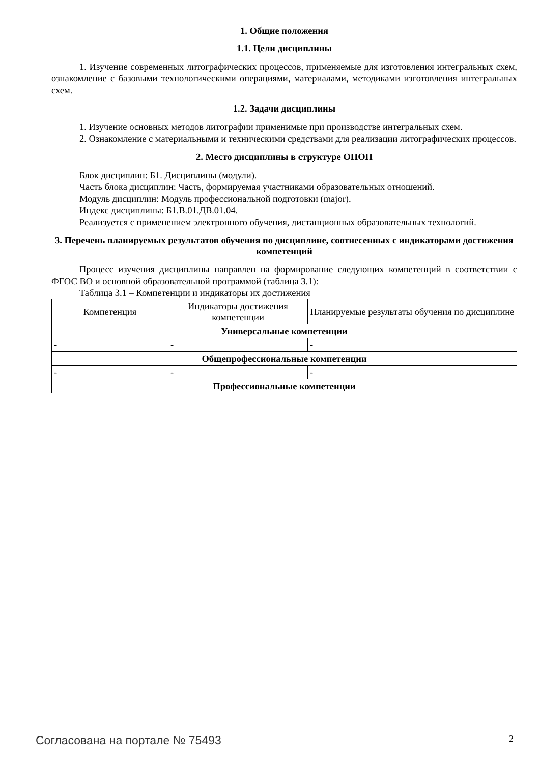1. Общие положения
1.1. Цели дисциплины
1. Изучение современных литографических процессов, применяемые для изготовления интегральных схем, ознакомление с базовыми технологическими операциями, материалами, методиками изготовления интегральных схем.
1.2. Задачи дисциплины
1. Изучение основных методов литографии применимые при производстве интегральных схем.
2. Ознакомление с материальными и техническими средствами для реализации литографических процессов.
2. Место дисциплины в структуре ОПОП
Блок дисциплин: Б1. Дисциплины (модули).
Часть блока дисциплин: Часть, формируемая участниками образовательных отношений.
Модуль дисциплин: Модуль профессиональной подготовки (major).
Индекс дисциплины: Б1.В.01.ДВ.01.04.
Реализуется с применением электронного обучения, дистанционных образовательных технологий.
3. Перечень планируемых результатов обучения по дисциплине, соотнесенных с индикаторами достижения компетенций
Процесс изучения дисциплины направлен на формирование следующих компетенций в соответствии с ФГОС ВО и основной образовательной программой (таблица 3.1):
Таблица 3.1 – Компетенции и индикаторы их достижения
| Компетенция | Индикаторы достижения компетенции | Планируемые результаты обучения по дисциплине |
| --- | --- | --- |
| Универсальные компетенции | | |
| - | - | - |
| Общепрофессиональные компетенции | | |
| - | - | - |
| Профессиональные компетенции | | |
Согласована на портале № 75493 2